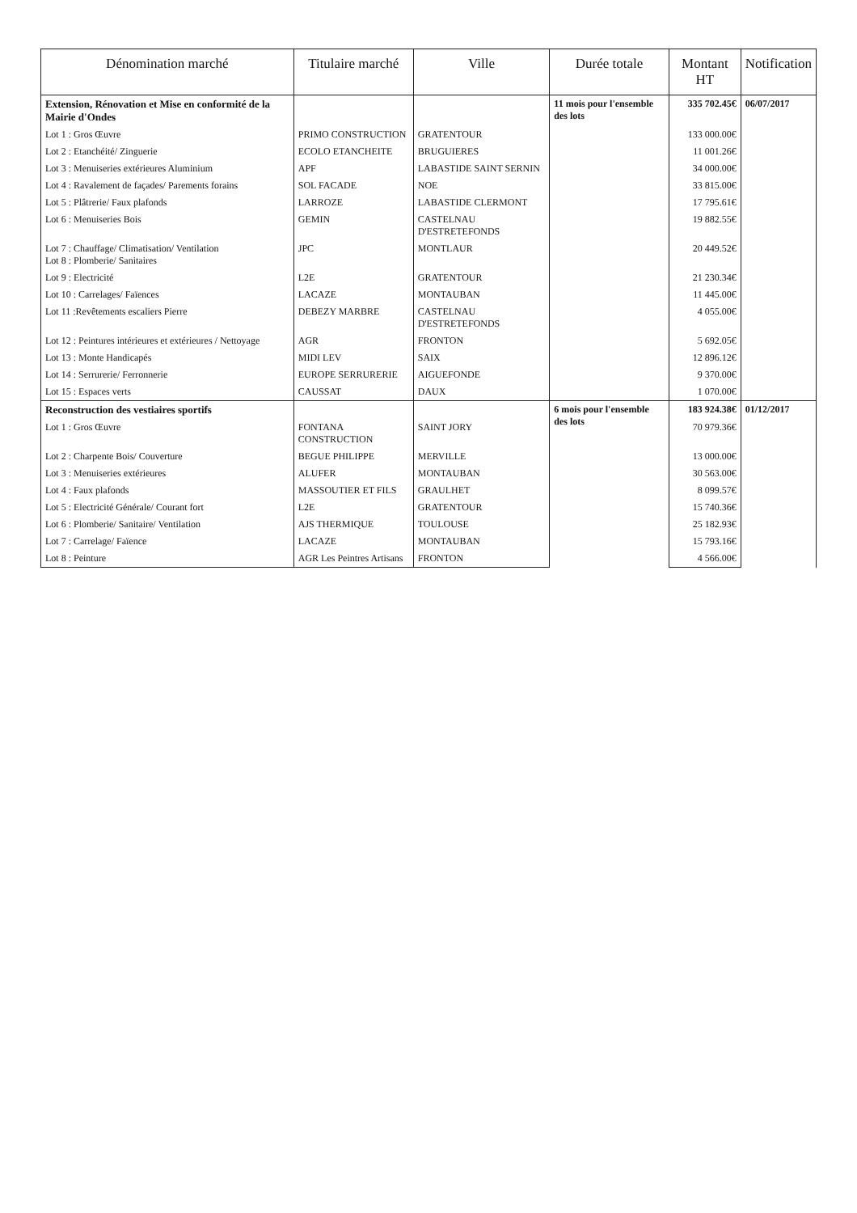| Dénomination marché | Titulaire marché | Ville | Durée totale | Montant HT | Notification |
| --- | --- | --- | --- | --- | --- |
| Extension, Rénovation et Mise en conformité de la Mairie d'Ondes | | | 11 mois pour l'ensemble des lots | 335 702.45€ | 06/07/2017 |
| Lot 1 : Gros Œuvre | PRIMO CONSTRUCTION | GRATENTOUR | | 133 000.00€ | |
| Lot 2 : Etanchéité/ Zinguerie | ECOLO ETANCHEITE | BRUGUIERES | | 11 001.26€ | |
| Lot 3 : Menuiseries extérieures Aluminium | APF | LABASTIDE SAINT SERNIN | | 34 000.00€ | |
| Lot 4 : Ravalement de façades/ Parements forains | SOL FACADE | NOE | | 33 815.00€ | |
| Lot 5 : Plâtrerie/ Faux plafonds | LARROZE | LABASTIDE CLERMONT | | 17 795.61€ | |
| Lot 6 : Menuiseries Bois | GEMIN | CASTELNAU D'ESTRETEFONDS | | 19 882.55€ | |
| Lot 7 : Chauffage/ Climatisation/ Ventilation Lot 8 : Plomberie/ Sanitaires | JPC | MONTLAUR | | 20 449.52€ | |
| Lot 9 : Electricité | L2E | GRATENTOUR | | 21 230.34€ | |
| Lot 10 : Carrelages/ Faïences | LACAZE | MONTAUBAN | | 11 445.00€ | |
| Lot 11 :Revêtements escaliers Pierre | DEBEZY MARBRE | CASTELNAU D'ESTRETEFONDS | | 4 055.00€ | |
| Lot 12 : Peintures intérieures et extérieures / Nettoyage | AGR | FRONTON | | 5 692.05€ | |
| Lot 13 : Monte Handicapés | MIDI LEV | SAIX | | 12 896.12€ | |
| Lot 14 : Serrurerie/ Ferronnerie | EUROPE SERRURERIE | AIGUEFONDE | | 9 370.00€ | |
| Lot 15 : Espaces verts | CAUSSAT | DAUX | | 1 070.00€ | |
| Reconstruction des vestiaires sportifs | | | 6 mois pour l'ensemble des lots | 183 924.38€ | 01/12/2017 |
| Lot 1 : Gros Œuvre | FONTANA CONSTRUCTION | SAINT JORY | | 70 979.36€ | |
| Lot 2 : Charpente Bois/ Couverture | BEGUE PHILIPPE | MERVILLE | | 13 000.00€ | |
| Lot 3 : Menuiseries extérieures | ALUFER | MONTAUBAN | | 30 563.00€ | |
| Lot 4 : Faux plafonds | MASSOUTIER ET FILS | GRAULHET | | 8 099.57€ | |
| Lot 5 : Electricité Générale/ Courant fort | L2E | GRATENTOUR | | 15 740.36€ | |
| Lot 6 : Plomberie/ Sanitaire/ Ventilation | AJS THERMIQUE | TOULOUSE | | 25 182.93€ | |
| Lot 7 : Carrelage/ Faïence | LACAZE | MONTAUBAN | | 15 793.16€ | |
| Lot 8 : Peinture | AGR Les Peintres Artisans | FRONTON | | 4 566.00€ | |